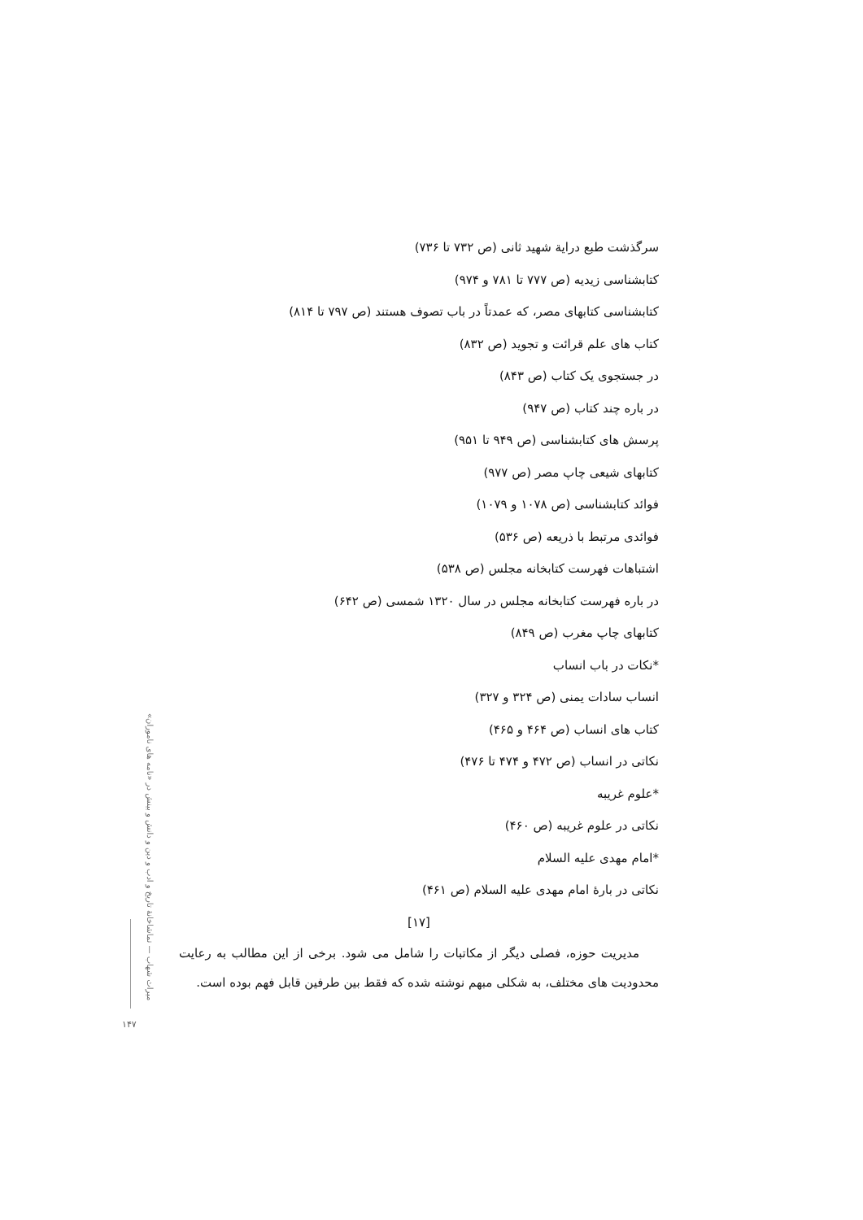سرگذشت طبع درایة شهید ثانی (ص ۷۳۲ تا ۷۳۶)
کتابشناسی زیدیه (ص ۷۷۷ تا ۷۸۱ و ۹۷۴)
کتابشناسی کتابهای مصر، که عمدتاً در باب تصوف هستند (ص ۷۹۷ تا ۸۱۴)
کتاب های علم قرائت و تجوید (ص ۸۳۲)
در جستجوی یک کتاب (ص ۸۴۳)
در باره چند کتاب (ص ۹۴۷)
پرسش های کتابشناسی (ص ۹۴۹ تا ۹۵۱)
کتابهای شیعی چاپ مصر (ص ۹۷۷)
فوائد کتابشناسی (ص ۱۰۷۸ و ۱۰۷۹)
فوائدی مرتبط با ذریعه (ص ۵۳۶)
اشتباهات فهرست کتابخانه مجلس (ص ۵۳۸)
در باره فهرست کتابخانه مجلس در سال ۱۳۲۰ شمسی (ص ۶۴۲)
کتابهای چاپ مغرب (ص ۸۴۹)
*نکات در باب انساب
انساب سادات یمنی (ص ۳۲۴ و ۳۲۷)
کتاب های انساب (ص ۴۶۴ و ۴۶۵)
نکاتی در انساب (ص ۴۷۲ و ۴۷۴ تا ۴۷۶)
*علوم غریبه
نکاتی در علوم غریبه (ص ۴۶۰)
*امام مهدی علیه السلام
نکاتی در بارهٔ امام مهدی علیه السلام (ص ۴۶۱)
[۱۷]
مدیریت حوزه، فصلی دیگر از مکاتبات را شامل می شود. برخی از این مطالب به رعایت محدودیت های مختلف، به شکلی مبهم نوشته شده که فقط بین طرفین قابل فهم بوده است.
میراث شهاب — تماشاخانهٔ تاریخ و ادب و دین و دانش و بینش در «نامه های ناموران»
۱۴۷